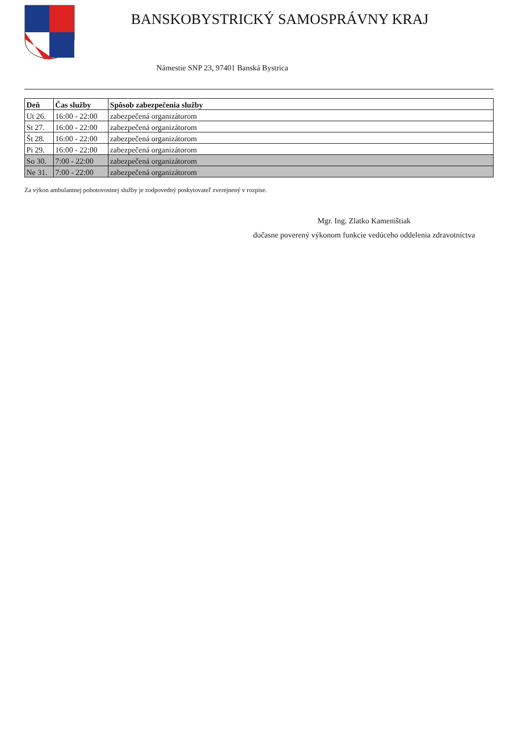BANSKOBYSTRICKÝ SAMOSPRÁVNY KRAJ
Námestie SNP 23, 97401 Banská Bystrica
| Deň | Čas služby | Spôsob zabezpečenia služby |
| --- | --- | --- |
| Ut 26. | 16:00 - 22:00 | zabezpečená organizátorom |
| St 27. | 16:00 - 22:00 | zabezpečená organizátorom |
| Št 28. | 16:00 - 22:00 | zabezpečená organizátorom |
| Pi 29. | 16:00 - 22:00 | zabezpečená organizátorom |
| So 30. | 7:00 - 22:00 | zabezpečená organizátorom |
| Ne 31. | 7:00 - 22:00 | zabezpečená organizátorom |
Za výkon ambulantnej pohotovostnej služby je zodpovedný poskytovateľ zverejnený v rozpise.
Mgr. Ing. Zlatko Kameništiak
dočasne poverený výkonom funkcie vedúceho oddelenia zdravotníctva